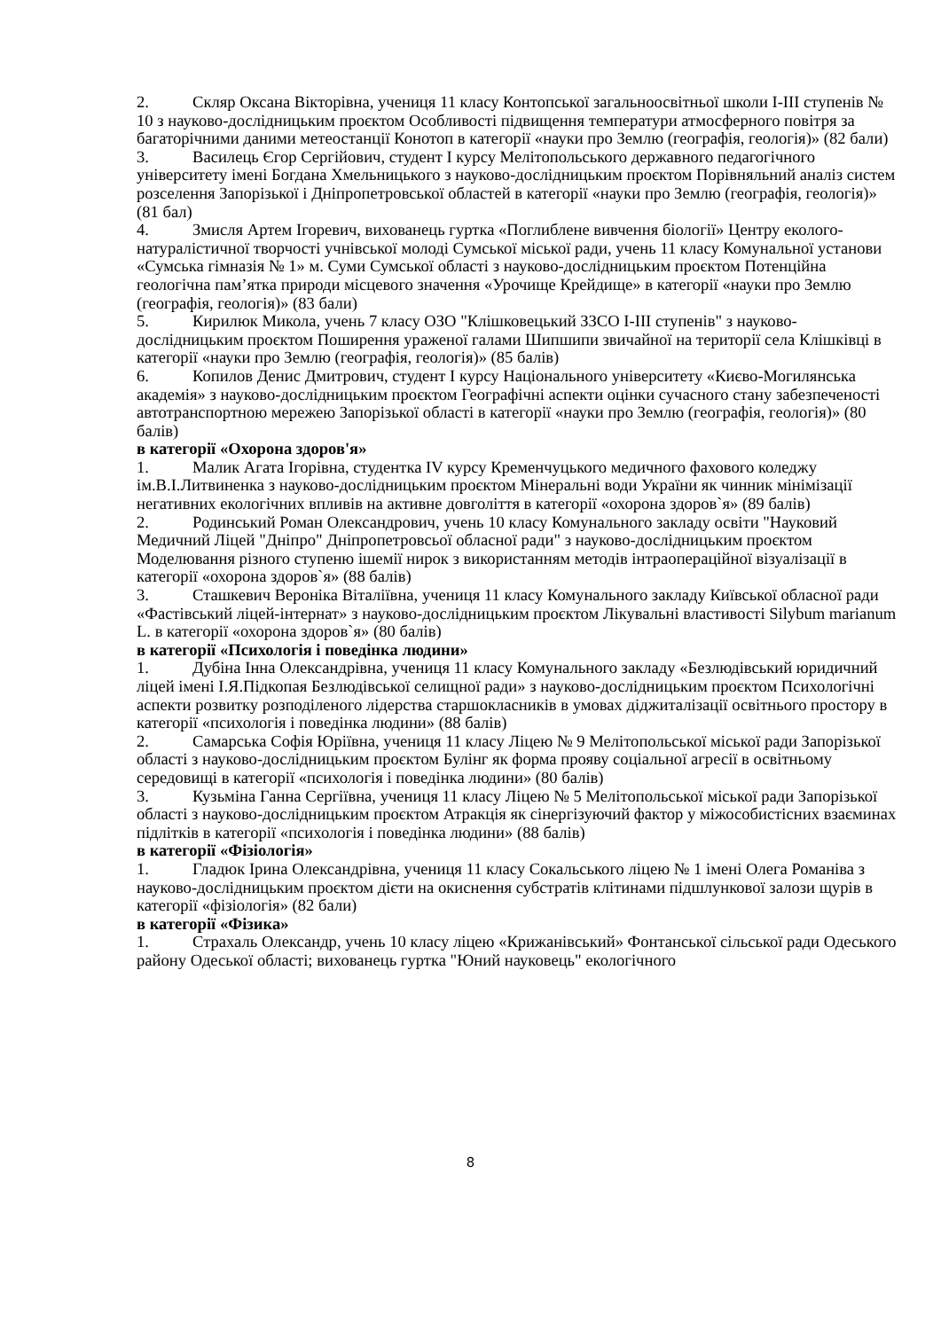2. Скляр Оксана Вікторівна, учениця 11 класу Контопської загальноосвітньої школи І-ІІІ ступенів № 10 з науково-дослідницьким проєктом Особливості підвищення температури атмосферного повітря за багаторічними даними метеостанції Конотоп в категорії «науки про Землю (географія, геологія)» (82 бали)
3. Василець Єгор Сергійович, студент І курсу Мелітопольського державного педагогічного університету імені Богдана Хмельницького з науково-дослідницьким проєктом Порівняльний аналіз систем розселення Запорізької і Дніпропетровської областей в категорії «науки про Землю (географія, геологія)» (81 бал)
4. Змисля Артем Ігоревич, вихованець гуртка «Поглиблене вивчення біології» Центру еколого-натуралістичної творчості учнівської молоді Сумської міської ради, учень 11 класу Комунальної установи «Сумська гімназія № 1» м. Суми Сумської області з науково-дослідницьким проєктом Потенційна геологічна пам’ятка природи місцевого значення «Урочище Крейдище» в категорії «науки про Землю (географія, геологія)» (83 бали)
5. Кирилюк Микола, учень 7 класу ОЗО "Клішковецький ЗЗСО І-ІІІ ступенів" з науково-дослідницьким проєктом Поширення ураженої галами Шипшипи звичайної на території села Клішківці в категорії «науки про Землю (географія, геологія)» (85 балів)
6. Копилов Денис Дмитрович, студент І курсу Національного університету «Києво-Могилянська академія» з науково-дослідницьким проєктом Географічні аспекти оцінки сучасного стану забезпеченості автотранспортною мережею Запорізької області в категорії «науки про Землю (географія, геологія)» (80 балів)
в категорії «Охорона здоров'я»
1. Малик Агата Ігорівна, студентка IV курсу Кременчуцького медичного фахового коледжу ім.В.І.Литвиненка з науково-дослідницьким проєктом Мінеральні води України як чинник мінімізації негативних екологічних впливів на активне довголіття в категорії «охорона здоров`я» (89 балів)
2. Родинський Роман Олександрович, учень 10 класу Комунального закладу освіти "Науковий Медичний Ліцей "Дніпро" Дніпропетровсьої обласної ради" з науково-дослідницьким проєктом Моделювання різного ступеню ішемії нирок з використанням методів інтраопераційної візуалізації в категорії «охорона здоров`я» (88 балів)
3. Сташкевич Вероніка Віталіївна, учениця 11 класу Комунального закладу Київської обласної ради «Фастівський ліцей-інтернат» з науково-дослідницьким проєктом Лікувальні властивості Silybum marianum L. в категорії «охорона здоров`я» (80 балів)
в категорії «Психологія і поведінка людини»
1. Дубіна Інна Олександрівна, учениця 11 класу Комунального закладу «Безлюдівський юридичний ліцей імені І.Я.Підкопая Безлюдівської селищної ради» з науково-дослідницьким проєктом Психологічні аспекти розвитку розподіленого лідерства старшокласників в умовах діджиталізації освітнього простору в категорії «психологія і поведінка людини» (88 балів)
2. Самарська Софія Юріївна, учениця 11 класу Ліцею № 9 Мелітопольської міської ради Запорізької області з науково-дослідницьким проєктом Булінг як форма прояву соціальної агресії в освітньому середовищі в категорії «психологія і поведінка людини» (80 балів)
3. Кузьміна Ганна Сергіївна, учениця 11 класу Ліцею № 5 Мелітопольської міської ради Запорізької області з науково-дослідницьким проєктом Атракція як сінергізуючий фактор у міжособистісних взаєминах підлітків в категорії «психологія і поведінка людини» (88 балів)
в категорії «Фізіологія»
1. Гладюк Ірина Олександрівна, учениця 11 класу Сокальського ліцею № 1 імені Олега Романіва з науково-дослідницьким проєктом дієти на окиснення субстратів клітинами підшлункової залози щурів в категорії «фізіологія» (82 бали)
в категорії «Фізика»
1. Страхаль Олександр, учень 10 класу ліцею «Крижанівський» Фонтанської сільської ради Одеського району Одеської області; вихованець гуртка "Юний науковець" екологічного
8